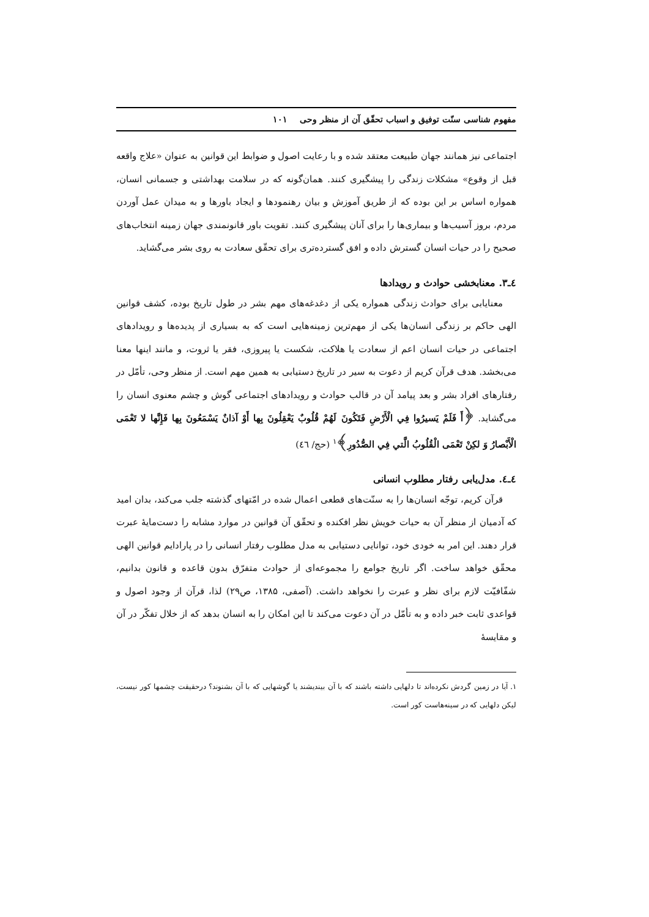مفهوم شناسی سنّت توفیق و اسباب تحقّق آن از منظر وحی ۱۰۱
اجتماعی نیز همانند جهان طبیعت معتقد شده و با رعایت اصول و ضوابط این قوانین به عنوان «علاج واقعه قبل از وقوع» مشکلات زندگی را پیشگیری کنند. همان‌گونه که در سلامت بهداشتی و جسمانی انسان، همواره اساس بر این بوده که از طریق آموزش و بیان رهنمودها و ایجاد باورها و به میدان عمل آوردن مردم، بروز آسیب‌ها و بیماری‌ها را برای آنان پیشگیری کنند. تقویت باور قانونمندی جهان زمینه انتخاب‌های صحیح را در حیات انسان گسترش داده و افق گسترده‌تری برای تحقّق سعادت به روی بشر می‌گشاید.
٤ـ٣. معنابخشی حوادث و رویدادها
معنایابی برای حوادث زندگی همواره یکی از دغدغه‌های مهم بشر در طول تاریخ بوده، کشف قوانین الهی حاکم بر زندگی انسان‌ها یکی از مهم‌ترین زمینه‌هایی است که به بسیاری از پدیده‌ها و رویدادهای اجتماعی در حیات انسان اعم از سعادت یا هلاکت، شکست یا پیروزی، فقر یا ثروت، و مانند اینها معنا می‌بخشد. هدف قرآن کریم از دعوت به سیر در تاریخ دستیابی به همین مهم است. از منظر وحی، تأمّل در رفتارهای افراد بشر و بعد پیامد آن در قالب حوادث و رویدادهای اجتماعی گوش و چشم معنوی انسان را می‌گشاید. ﴿أَ فَلَمْ يَسيرُوا فِي الْأَرْضِ فَتَكُونَ لَهُمْ قُلُوبٌ يَعْقِلُونَ بِها أَوْ آذانٌ يَسْمَعُونَ بِها فَإِنَّها لا تَعْمَى الْأَبْصارُ وَ لكِنْ تَعْمَى الْقُلُوبُ الَّتي فِي الصُّدُورِ﴾<sup>۱</sup> (حج/ ٤٦)
٤ـ٤. مدل‌یابی رفتار مطلوب انسانی
قرآن کریم، توجّه انسان‌ها را به سنّت‌های قطعی اعمال شده در امّتهای گذشته جلب می‌کند، بدان امید که آدمیان از منظر آن به حیات خویش نظر افکنده و تحقّق آن قوانین در موارد مشابه را دست‌مایهٔ عبرت قرار دهند. این امر به خودی خود، توانایی دستیابی به مدل مطلوب رفتار انسانی را در پارادایم قوانین الهی محقّق خواهد ساخت. اگر تاریخ جوامع را مجموعه‌ای از حوادث متفرّق بدون قاعده و قانون بدانیم، شفّافیّت لازم برای نظر و عبرت را نخواهد داشت. (آصفی، ۱۳۸۵، ص۲۹) لذا، قرآن از وجود اصول و قواعدی ثابت خبر داده و به تأمّل در آن دعوت می‌کند تا این امکان را به انسان بدهد که از خلال تفکّر در آن و مقایسهٔ
۱. آیا در زمین گردش نکرده‌اند تا دلهایی داشته باشند که با آن بیندیشند یا گوشهایی که با آن بشنوند؟ درحقیقت چشمها کور نیست، لیکن دلهایی که در سینه‌هاست کور است.